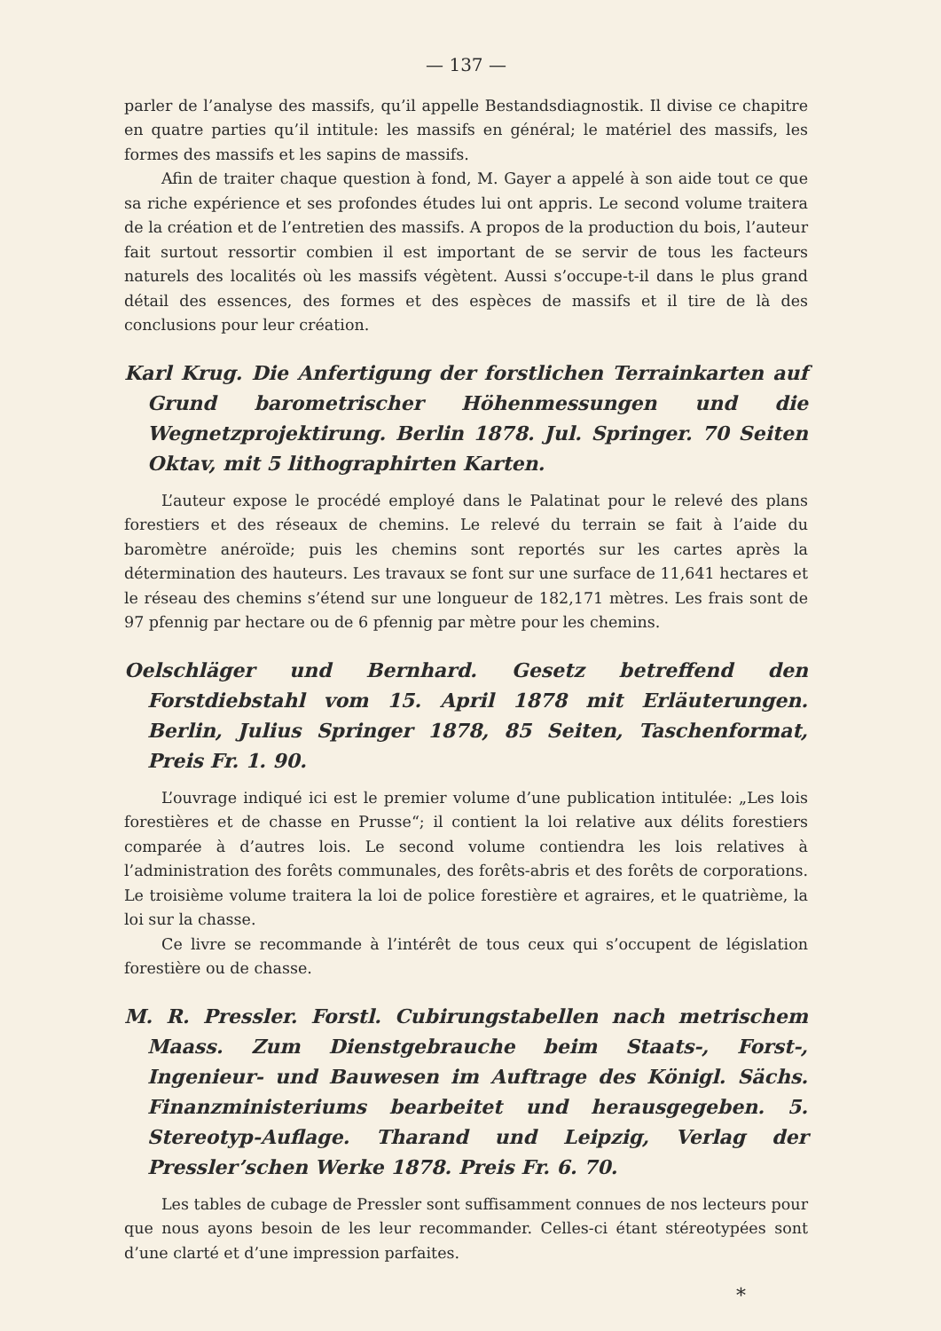— 137 —
parler de l’analyse des massifs, qu’il appelle Bestandsdiagnostik. Il divise ce chapitre en quatre parties qu’il intitule: les massifs en général; le matériel des massifs, les formes des massifs et les sapins de massifs.
Afin de traiter chaque question à fond, M. Gayer a appelé à son aide tout ce que sa riche expérience et ses profondes études lui ont appris. Le second volume traitera de la création et de l’entretien des massifs. A propos de la production du bois, l’auteur fait surtout ressortir combien il est important de se servir de tous les facteurs naturels des localités où les massifs végètent. Aussi s’occupe-t-il dans le plus grand détail des essences, des formes et des espèces de massifs et il tire de là des conclusions pour leur création.
Karl Krug. Die Anfertigung der forstlichen Terrainkarten auf Grund barometrischer Höhenmessungen und die Wegnetzprojektirung. Berlin 1878. Jul. Springer. 70 Seiten Oktav, mit 5 lithographirten Karten.
L’auteur expose le procédé employé dans le Palatinat pour le relevé des plans forestiers et des réseaux de chemins. Le relevé du terrain se fait à l’aide du baromètre anéroïde; puis les chemins sont reportés sur les cartes après la détermination des hauteurs. Les travaux se font sur une surface de 11,641 hectares et le réseau des chemins s’étend sur une longueur de 182,171 mètres. Les frais sont de 97 pfennig par hectare ou de 6 pfennig par mètre pour les chemins.
Oelschläger und Bernhard. Gesetz betreffend den Forstdiebstahl vom 15. April 1878 mit Erläuterungen. Berlin, Julius Springer 1878, 85 Seiten, Taschenformat, Preis Fr. 1. 90.
L’ouvrage indiqué ici est le premier volume d’une publication intitulée: „Les lois forestières et de chasse en Prusse“; il contient la loi relative aux délits forestiers comparée à d’autres lois. Le second volume contiendra les lois relatives à l’administration des forêts communales, des forêts-abris et des forêts de corporations. Le troisième volume traitera la loi de police forestière et agraires, et le quatrième, la loi sur la chasse.
Ce livre se recommande à l’intérêt de tous ceux qui s’occupent de législation forestière ou de chasse.
M. R. Pressler. Forstl. Cubirungstabellen nach metrischem Maass. Zum Dienstgebrauche beim Staats-, Forst-, Ingenieur- und Bauwesen im Auftrage des Königl. Sächs. Finanzministeriums bearbeitet und herausgegeben. 5. Stereotyp-Auflage. Tharand und Leipzig, Verlag der Pressler’schen Werke 1878. Preis Fr. 6. 70.
Les tables de cubage de Pressler sont suffisamment connues de nos lecteurs pour que nous ayons besoin de les leur recommander. Celles-ci étant stéreotypées sont d’une clarté et d’une impression parfaites.
*